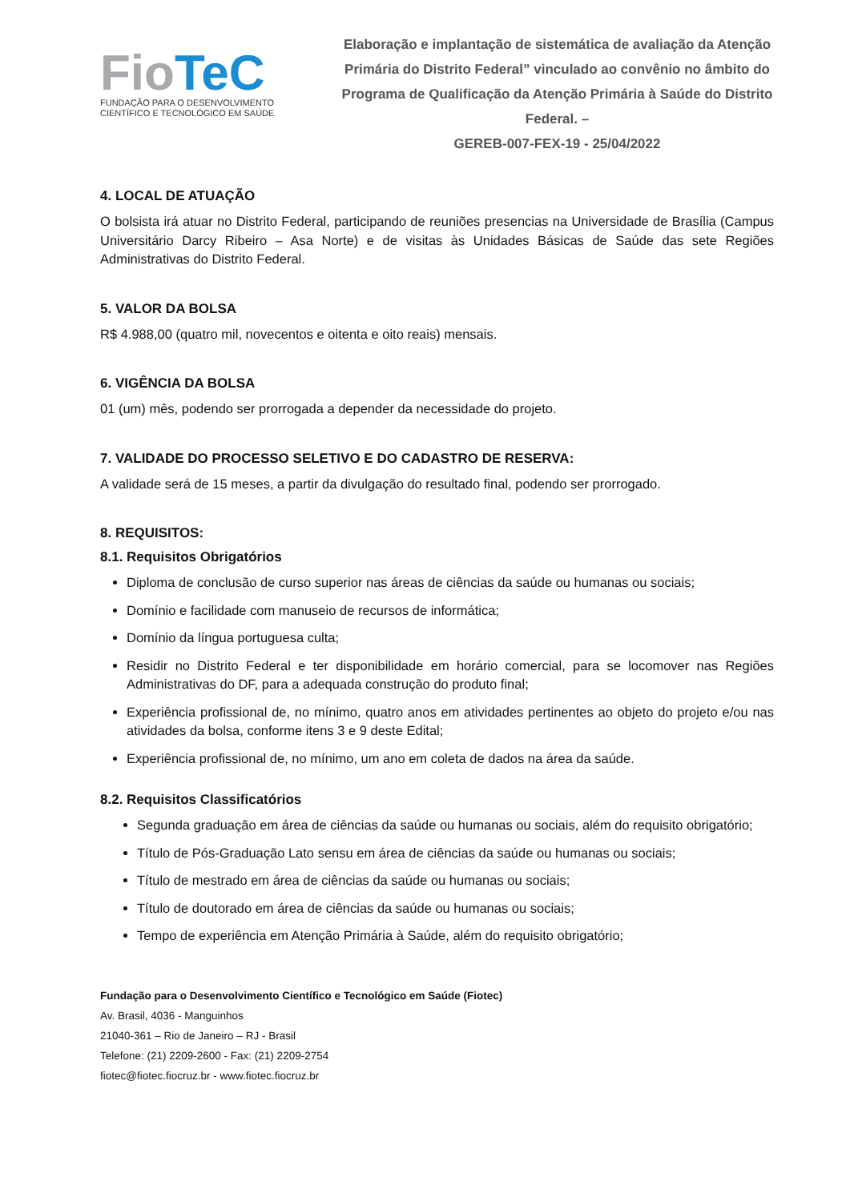FioTeC
FUNDAÇÃO PARA O DESENVOLVIMENTO
CIENTÍFICO E TECNOLÓGICO EM SAÚDE
Elaboração e implantação de sistemática de avaliação da Atenção Primária do Distrito Federal” vinculado ao convênio no âmbito do Programa de Qualificação da Atenção Primária à Saúde do Distrito Federal. –
GEREB-007-FEX-19 - 25/04/2022
4. LOCAL DE ATUAÇÃO
O bolsista irá atuar no Distrito Federal, participando de reuniões presencias na Universidade de Brasília (Campus Universitário Darcy Ribeiro – Asa Norte) e de visitas às Unidades Básicas de Saúde das sete Regiões Administrativas do Distrito Federal.
5. VALOR DA BOLSA
R$ 4.988,00 (quatro mil, novecentos e oitenta e oito reais) mensais.
6. VIGÊNCIA DA BOLSA
01 (um) mês, podendo ser prorrogada a depender da necessidade do projeto.
7. VALIDADE DO PROCESSO SELETIVO E DO CADASTRO DE RESERVA:
A validade será de 15 meses, a partir da divulgação do resultado final, podendo ser prorrogado.
8. REQUISITOS:
8.1. Requisitos Obrigatórios
Diploma de conclusão de curso superior nas áreas de ciências da saúde ou humanas ou sociais;
Domínio e facilidade com manuseio de recursos de informática;
Domínio da língua portuguesa culta;
Residir no Distrito Federal e ter disponibilidade em horário comercial, para se locomover nas Regiões Administrativas do DF, para a adequada construção do produto final;
Experiência profissional de, no mínimo, quatro anos em atividades pertinentes ao objeto do projeto e/ou nas atividades da bolsa, conforme itens 3 e 9 deste Edital;
Experiência profissional de, no mínimo, um ano em coleta de dados na área da saúde.
8.2. Requisitos Classificatórios
Segunda graduação em área de ciências da saúde ou humanas ou sociais, além do requisito obrigatório;
Título de Pós-Graduação Lato sensu em área de ciências da saúde ou humanas ou sociais;
Título de mestrado em área de ciências da saúde ou humanas ou sociais;
Título de doutorado em área de ciências da saúde ou humanas ou sociais;
Tempo de experiência em Atenção Primária à Saúde, além do requisito obrigatório;
Fundação para o Desenvolvimento Científico e Tecnológico em Saúde (Fiotec)
Av. Brasil, 4036 - Manguinhos
21040-361 – Rio de Janeiro – RJ - Brasil
Telefone: (21) 2209-2600 - Fax: (21) 2209-2754
fiotec@fiotec.fiocruz.br - www.fiotec.fiocruz.br